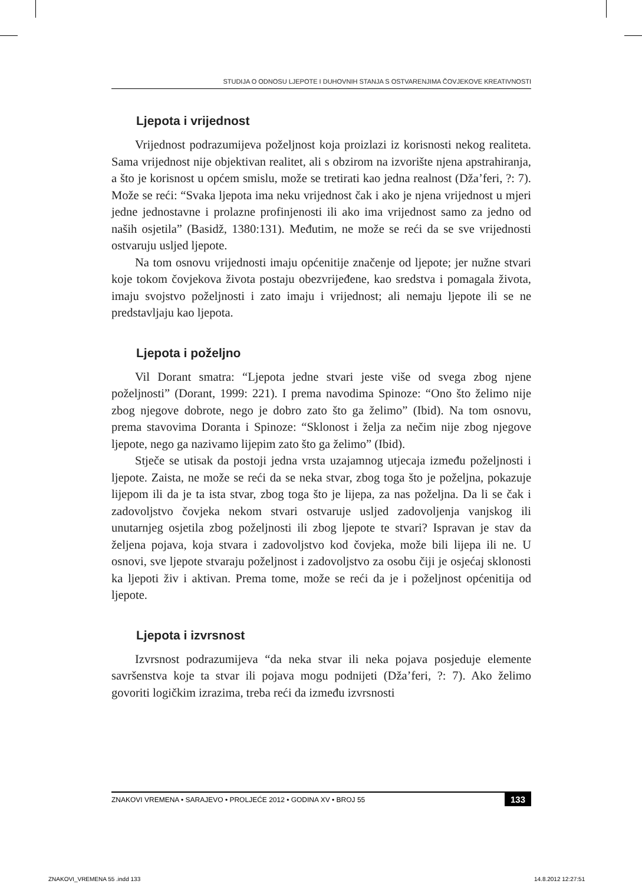STUDIJA O ODNOSU LJEPOTE I DUHOVNIH STANJA S OSTVARENJIMA ČOVJEKOVE KREATIVNOSTI
Ljepota i vrijednost
Vrijednost podrazumijeva poželjnost koja proizlazi iz korisnosti nekog realiteta. Sama vrijednost nije objektivan realitet, ali s obzirom na izvorište njena apstrahiranja, a što je korisnost u općem smislu, može se tretirati kao jedna realnost (Dža’feri, ?: 7). Može se reći: “Svaka ljepota ima neku vrijednost čak i ako je njena vrijednost u mjeri jedne jednostavne i prolazne profinjenosti ili ako ima vrijednost samo za jedno od naših osjetila” (Basidž, 1380:131). Međutim, ne može se reći da se sve vrijednosti ostvaruju usljed ljepote.
Na tom osnovu vrijednosti imaju općenitije značenje od ljepote; jer nužne stvari koje tokom čovjekova života postaju obezvrijeđene, kao sredstva i pomagala života, imaju svojstvo poželjnosti i zato imaju i vrijednost; ali nemaju ljepote ili se ne predstavljaju kao ljepota.
Ljepota i poželjno
Vil Dorant smatra: “Ljepota jedne stvari jeste više od svega zbog njene poželjnosti” (Dorant, 1999: 221). I prema navodima Spinoze: “Ono što želimo nije zbog njegove dobrote, nego je dobro zato što ga želimo” (Ibid). Na tom osnovu, prema stavovima Doranta i Spinoze: “Sklonost i želja za nečim nije zbog njegove ljepote, nego ga nazivamo lijepim zato što ga želimo” (Ibid).
Stječe se utisak da postoji jedna vrsta uzajamnog utjecaja između poželjnosti i ljepote. Zaista, ne može se reći da se neka stvar, zbog toga što je poželjna, pokazuje lijepom ili da je ta ista stvar, zbog toga što je lijepa, za nas poželjna. Da li se čak i zadovoljstvo čovjeka nekom stvari ostvaruje usljed zadovoljenja vanjskog ili unutarnjeg osjetila zbog poželjnosti ili zbog ljepote te stvari? Ispravan je stav da željena pojava, koja stvara i zadovoljstvo kod čovjeka, može bili lijepa ili ne. U osnovi, sve ljepote stvaraju poželjnost i zadovoljstvo za osobu čiji je osjećaj sklonosti ka ljepoti živ i aktivan. Prema tome, može se reći da je i poželjnost općenitija od ljepote.
Ljepota i izvrsnost
Izvrsnost podrazumijeva “da neka stvar ili neka pojava posjeduje elemente savršenstva koje ta stvar ili pojava mogu podnijeti (Dža’feri, ?: 7). Ako želimo govoriti logičkim izrazima, treba reći da između izvrsnosti
ZNAKOVI VREMENA • SARAJEVO • PROLJEĆE 2012 • GODINA XV • BROJ 55 133
ZNAKOVI_VREMENA 55 .indd 133 14.8.2012 12:27:51